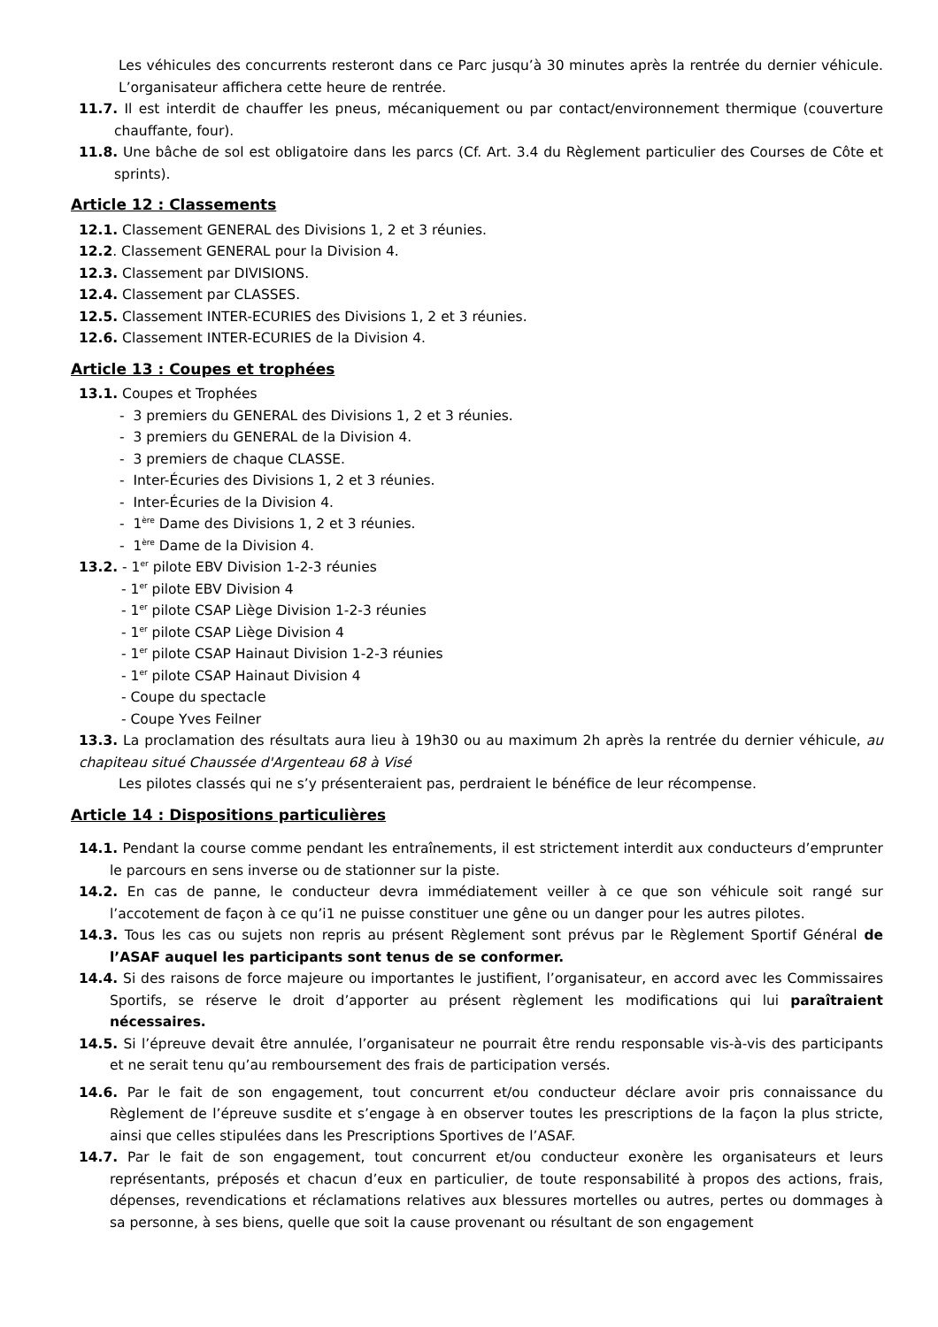Les véhicules des concurrents resteront dans ce Parc jusqu’à 30 minutes après la rentrée du dernier véhicule. L’organisateur affichera cette heure de rentrée.
11.7. Il est interdit de chauffer les pneus, mécaniquement ou par contact/environnement thermique (couverture chauffante, four).
11.8. Une bâche de sol est obligatoire dans les parcs (Cf. Art. 3.4 du Règlement particulier des Courses de Côte et sprints).
Article 12 : Classements
12.1. Classement GENERAL des Divisions 1, 2 et 3 réunies.
12.2. Classement GENERAL pour la Division 4.
12.3. Classement par DIVISIONS.
12.4. Classement par CLASSES.
12.5. Classement INTER-ECURIES des Divisions 1, 2 et 3 réunies.
12.6. Classement INTER-ECURIES de la Division 4.
Article 13 : Coupes et trophées
13.1. Coupes et Trophées
- 3 premiers du GENERAL des Divisions 1, 2 et 3 réunies.
- 3 premiers du GENERAL de la Division 4.
- 3 premiers de chaque CLASSE.
- Inter-Écuries des Divisions 1, 2 et 3 réunies.
- Inter-Écuries de la Division 4.
- 1<sup>ère</sup> Dame des Divisions 1, 2 et 3 réunies.
- 1<sup>ère</sup> Dame de la Division 4.
13.2. - 1<sup>er</sup> pilote EBV Division 1-2-3 réunies
- 1<sup>er</sup> pilote EBV Division 4
- 1<sup>er</sup> pilote CSAP Liège Division 1-2-3 réunies
- 1<sup>er</sup> pilote CSAP Liège Division 4
- 1<sup>er</sup> pilote CSAP Hainaut Division 1-2-3 réunies
- 1<sup>er</sup> pilote CSAP Hainaut Division 4
- Coupe du spectacle
- Coupe Yves Feilner
13.3. La proclamation des résultats aura lieu à 19h30 ou au maximum 2h après la rentrée du dernier véhicule, au chapiteau situé Chaussée d'Argenteau 68 à Visé
Les pilotes classés qui ne s’y présenteraient pas, perdraient le bénéfice de leur récompense.
Article 14 : Dispositions particulières
14.1. Pendant la course comme pendant les entraînements, il est strictement interdit aux conducteurs d’emprunter le parcours en sens inverse ou de stationner sur la piste.
14.2. En cas de panne, le conducteur devra immédiatement veiller à ce que son véhicule soit rangé sur l’accotement de façon à ce qu’i1 ne puisse constituer une gêne ou un danger pour les autres pilotes.
14.3. Tous les cas ou sujets non repris au présent Règlement sont prévus par le Règlement Sportif Général de l’ASAF auquel les participants sont tenus de se conformer.
14.4. Si des raisons de force majeure ou importantes le justifient, l’organisateur, en accord avec les Commissaires Sportifs, se réserve le droit d’apporter au présent règlement les modifications qui lui paraîtraient nécessaires.
14.5. Si l’épreuve devait être annulée, l’organisateur ne pourrait être rendu responsable vis-à-vis des participants et ne serait tenu qu’au remboursement des frais de participation versés.
14.6. Par le fait de son engagement, tout concurrent et/ou conducteur déclare avoir pris connaissance du Règlement de l’épreuve susdite et s’engage à en observer toutes les prescriptions de la façon la plus stricte, ainsi que celles stipulées dans les Prescriptions Sportives de l’ASAF.
14.7. Par le fait de son engagement, tout concurrent et/ou conducteur exonère les organisateurs et leurs représentants, préposés et chacun d’eux en particulier, de toute responsabilité à propos des actions, frais, dépenses, revendications et réclamations relatives aux blessures mortelles ou autres, pertes ou dommages à sa personne, à ses biens, quelle que soit la cause provenant ou résultant de son engagement